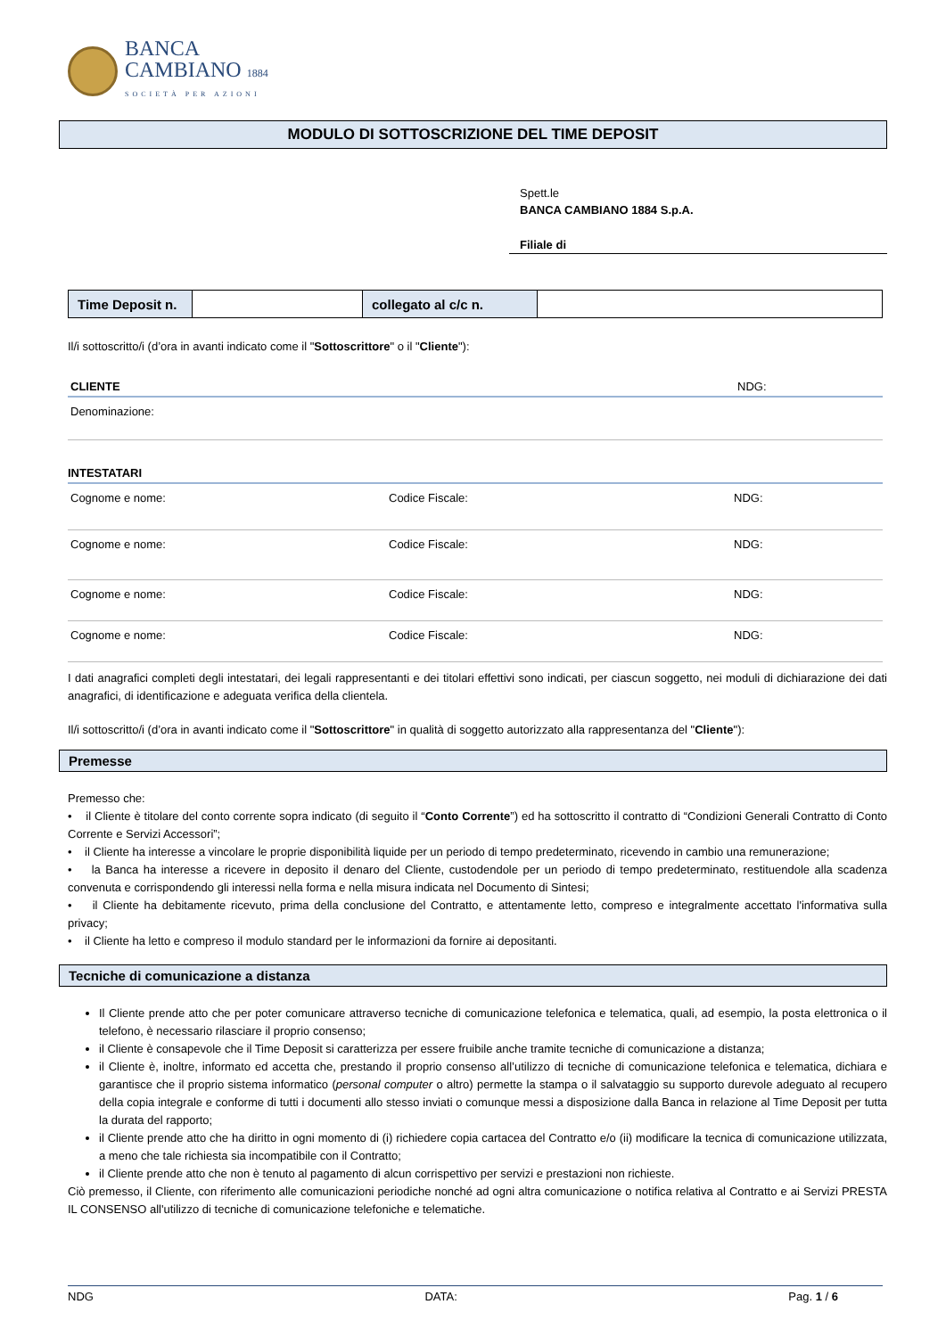BANCA
CAMBIANO 1884
SOCIETÀ PER AZIONI
MODULO DI SOTTOSCRIZIONE DEL TIME DEPOSIT
Spett.le
BANCA CAMBIANO 1884 S.p.A.
Filiale di
| Time Deposit n. | | collegato al c/c n. | |
Il/i sottoscritto/i (d’ora in avanti indicato come il "Sottoscrittore" o il "Cliente"):
CLIENTE NDG:
Denominazione:
INTESTATARI
Cognome e nome: Codice Fiscale: NDG:
Cognome e nome: Codice Fiscale: NDG:
Cognome e nome: Codice Fiscale: NDG:
Cognome e nome: Codice Fiscale: NDG:
I dati anagrafici completi degli intestatari, dei legali rappresentanti e dei titolari effettivi sono indicati, per ciascun soggetto, nei moduli di dichiarazione dei dati anagrafici, di identificazione e adeguata verifica della clientela.
Il/i sottoscritto/i (d’ora in avanti indicato come il "Sottoscrittore" in qualità di soggetto autorizzato alla rappresentanza del "Cliente"):
Premesse
Premesso che:
• il Cliente è titolare del conto corrente sopra indicato (di seguito il “Conto Corrente”) ed ha sottoscritto il contratto di “Condizioni Generali Contratto di Conto Corrente e Servizi Accessori”;
• il Cliente ha interesse a vincolare le proprie disponibilità liquide per un periodo di tempo predeterminato, ricevendo in cambio una remunerazione;
• la Banca ha interesse a ricevere in deposito il denaro del Cliente, custodendole per un periodo di tempo predeterminato, restituendole alla scadenza convenuta e corrispondendo gli interessi nella forma e nella misura indicata nel Documento di Sintesi;
• il Cliente ha debitamente ricevuto, prima della conclusione del Contratto, e attentamente letto, compreso e integralmente accettato l'informativa sulla privacy;
• il Cliente ha letto e compreso il modulo standard per le informazioni da fornire ai depositanti.
Tecniche di comunicazione a distanza
Il Cliente prende atto che per poter comunicare attraverso tecniche di comunicazione telefonica e telematica, quali, ad esempio, la posta elettronica o il telefono, è necessario rilasciare il proprio consenso;
il Cliente è consapevole che il Time Deposit si caratterizza per essere fruibile anche tramite tecniche di comunicazione a distanza;
il Cliente è, inoltre, informato ed accetta che, prestando il proprio consenso all’utilizzo di tecniche di comunicazione telefonica e telematica, dichiara e garantisce che il proprio sistema informatico (personal computer o altro) permette la stampa o il salvataggio su supporto durevole adeguato al recupero della copia integrale e conforme di tutti i documenti allo stesso inviati o comunque messi a disposizione dalla Banca in relazione al Time Deposit per tutta la durata del rapporto;
il Cliente prende atto che ha diritto in ogni momento di (i) richiedere copia cartacea del Contratto e/o (ii) modificare la tecnica di comunicazione utilizzata, a meno che tale richiesta sia incompatibile con il Contratto;
il Cliente prende atto che non è tenuto al pagamento di alcun corrispettivo per servizi e prestazioni non richieste.
Ciò premesso, il Cliente, con riferimento alle comunicazioni periodiche nonché ad ogni altra comunicazione o notifica relativa al Contratto e ai Servizi PRESTA IL CONSENSO all'utilizzo di tecniche di comunicazione telefoniche e telematiche.
NDG DATA: Pag. 1 / 6